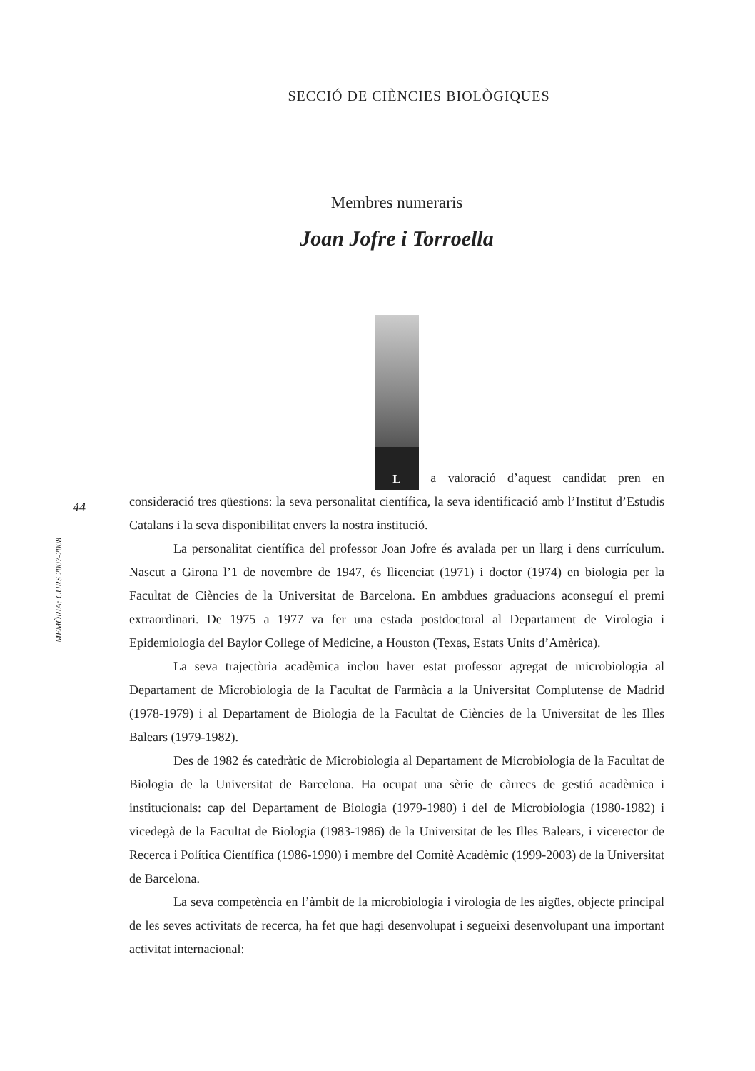MEMÒRIA: CURS 2007-2008
44
SECCIÓ DE CIÈNCIES BIOLÒGIQUES
Membres numeraris
Joan Jofre i Torroella
L a valoració d’aquest candidat pren en consideració tres qüestions: la seva personalitat científica, la seva identificació amb l’Institut d’Estudis Catalans i la seva disponibilitat envers la nostra institució.
La personalitat científica del professor Joan Jofre és avalada per un llarg i dens currículum. Nascut a Girona l’1 de novembre de 1947, és llicenciat (1971) i doctor (1974) en biologia per la Facultat de Ciències de la Universitat de Barcelona. En ambdues graduacions aconseguí el premi extraordinari. De 1975 a 1977 va fer una estada postdoctoral al Departament de Virologia i Epidemiologia del Baylor College of Medicine, a Houston (Texas, Estats Units d’Amèrica).
La seva trajectòria acadèmica inclou haver estat professor agregat de microbiologia al Departament de Microbiologia de la Facultat de Farmàcia a la Universitat Complutense de Madrid (1978-1979) i al Departament de Biologia de la Facultat de Ciències de la Universitat de les Illes Balears (1979-1982).
Des de 1982 és catedràtic de Microbiologia al Departament de Microbiologia de la Facultat de Biologia de la Universitat de Barcelona. Ha ocupat una sèrie de càrrecs de gestió acadèmica i institucionals: cap del Departament de Biologia (1979-1980) i del de Microbiologia (1980-1982) i vicedegà de la Facultat de Biologia (1983-1986) de la Universitat de les Illes Balears, i vicerector de Recerca i Política Científica (1986-1990) i membre del Comitè Acadèmic (1999-2003) de la Universitat de Barcelona.
La seva competència en l’àmbit de la microbiologia i virologia de les aigües, objecte principal de les seves activitats de recerca, ha fet que hagi desenvolupat i segueixi desenvolupant una important activitat internacional: